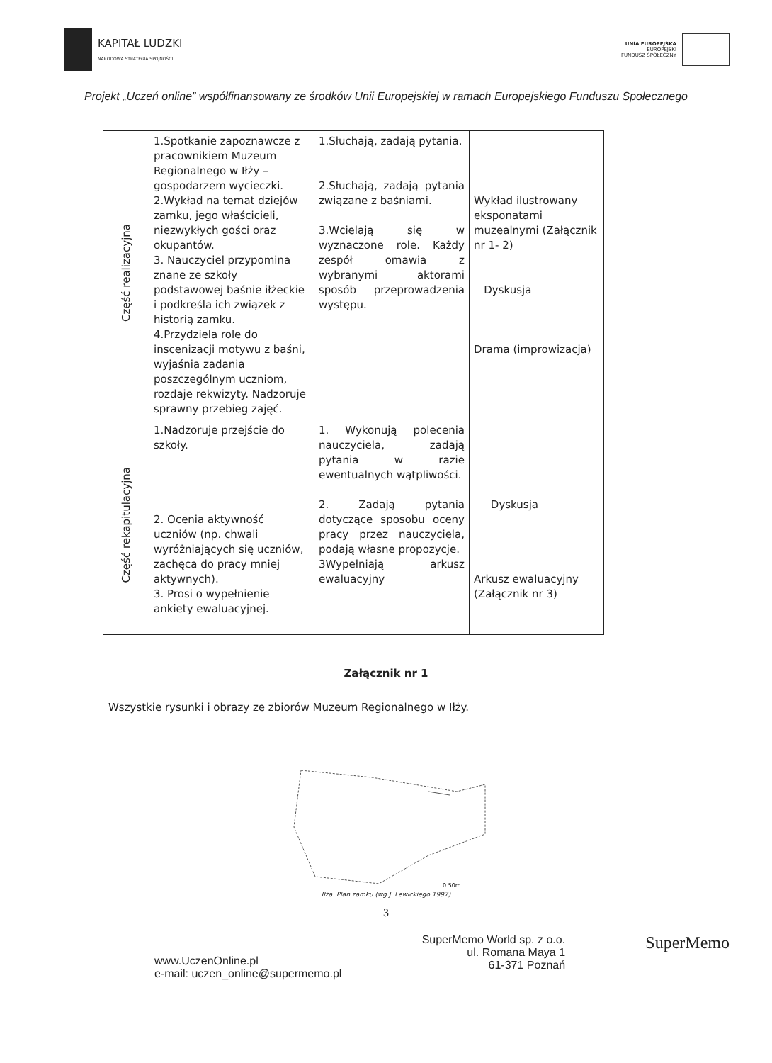KAPITAŁ LUDZKI
NARODOWA STRATEGIA SPÓJNOŚCI
UNIA EUROPEJSKA
EUROPEJSKI
FUNDUSZ SPOŁECZNY
Projekt „Uczeń online” współfinansowany ze środków Unii Europejskiej w ramach Europejskiego Funduszu Społecznego
| Część realizacyjna | 1.Spotkanie zapoznawcze z pracownikiem Muzeum Regionalnego w Iłży – gospodarzem wycieczki. 2.Wykład na temat dziejów zamku, jego właścicieli, niezwykłych gości oraz okupantów. 3. Nauczyciel przypomina znane ze szkoły podstawowej baśnie iłżeckie i podkreśla ich związek z historią zamku. 4.Przydziela role do inscenizacji motywu z baśni, wyjaśnia zadania poszczególnym uczniom, rozdaje rekwizyty. Nadzoruje sprawny przebieg zajęć. | 1.Słuchają, zadają pytania. 2.Słuchają, zadają pytania związane z baśniami. 3.Wcielają się w wyznaczone role. Każdy zespół omawia z wybranymi aktorami sposób przeprowadzenia występu. | Wykład ilustrowany eksponatami muzealnymi (Załącznik nr 1- 2) Dyskusja Drama (improwizacja) |
| Część rekapitulacyjna | 1.Nadzoruje przejście do szkoły. 2. Ocenia aktywność uczniów (np. chwali wyróżniających się uczniów, zachęca do pracy mniej aktywnych). 3. Prosi o wypełnienie ankiety ewaluacyjnej. | 1. Wykonują polecenia nauczyciela, zadają pytania w razie ewentualnych wątpliwości. 2. Zadają pytania dotyczące sposobu oceny pracy przez nauczyciela, podają własne propozycje. 3Wypełniają arkusz ewaluacyjny | Dyskusja Arkusz ewaluacyjny (Załącznik nr 3) |
Załącznik nr 1
Wszystkie rysunki i obrazy ze zbiorów Muzeum Regionalnego w Iłży.
0 50m
Iłża. Plan zamku (wg J. Lewickiego 1997)
3
www.UczenOnline.pl
e-mail: uczen_online@supermemo.pl
SuperMemo World sp. z o.o.
ul. Romana Maya 1
61-371 Poznań
SuperMemo